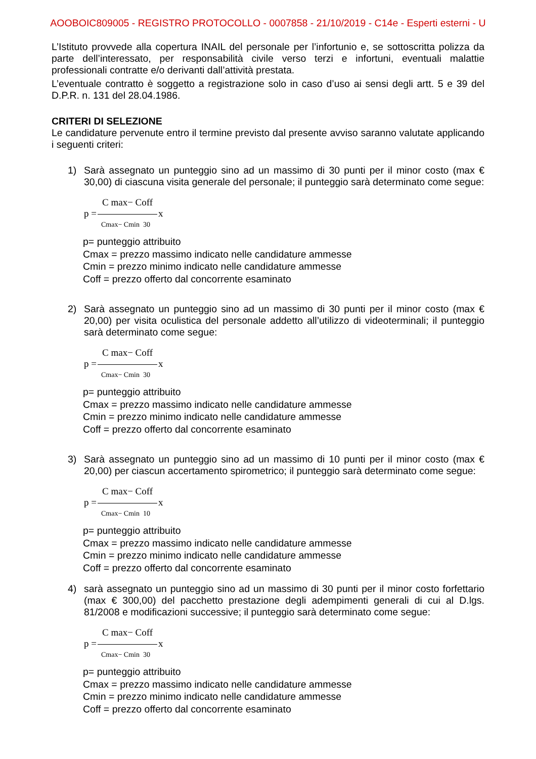AOOBOIC809005 - REGISTRO PROTOCOLLO - 0007858 - 21/10/2019 - C14e - Esperti esterni - U
L’Istituto provvede alla copertura INAIL del personale per l’infortunio e, se sottoscritta polizza da parte dell’interessato, per responsabilità civile verso terzi e infortuni, eventuali malattie professionali contratte e/o derivanti dall’attività prestata.
L’eventuale contratto è soggetto a registrazione solo in caso d’uso ai sensi degli artt. 5 e 39 del D.P.R. n. 131 del 28.04.1986.
CRITERI DI SELEZIONE
Le candidature pervenute entro il termine previsto dal presente avviso saranno valutate applicando i seguenti criteri:
1) Sarà assegnato un punteggio sino ad un massimo di 30 punti per il minor costo (max € 30,00) di ciascuna visita generale del personale; il punteggio sarà determinato come segue:
C max− Coff
p = x
Cmax− Cmin 30
p= punteggio attribuito
Cmax = prezzo massimo indicato nelle candidature ammesse
Cmin = prezzo minimo indicato nelle candidature ammesse
Coff = prezzo offerto dal concorrente esaminato
2) Sarà assegnato un punteggio sino ad un massimo di 30 punti per il minor costo (max € 20,00) per visita oculistica del personale addetto all’utilizzo di videoterminali; il punteggio sarà determinato come segue:
C max− Coff
p = x
Cmax− Cmin 30
p= punteggio attribuito
Cmax = prezzo massimo indicato nelle candidature ammesse
Cmin = prezzo minimo indicato nelle candidature ammesse
Coff = prezzo offerto dal concorrente esaminato
3) Sarà assegnato un punteggio sino ad un massimo di 10 punti per il minor costo (max € 20,00) per ciascun accertamento spirometrico; il punteggio sarà determinato come segue:
C max− Coff
p = x
Cmax− Cmin 10
p= punteggio attribuito
Cmax = prezzo massimo indicato nelle candidature ammesse
Cmin = prezzo minimo indicato nelle candidature ammesse
Coff = prezzo offerto dal concorrente esaminato
4) sarà assegnato un punteggio sino ad un massimo di 30 punti per il minor costo forfettario (max € 300,00) del pacchetto prestazione degli adempimenti generali di cui al D.lgs. 81/2008 e modificazioni successive; il punteggio sarà determinato come segue:
C max− Coff
p = x
Cmax− Cmin 30
p= punteggio attribuito
Cmax = prezzo massimo indicato nelle candidature ammesse
Cmin = prezzo minimo indicato nelle candidature ammesse
Coff = prezzo offerto dal concorrente esaminato